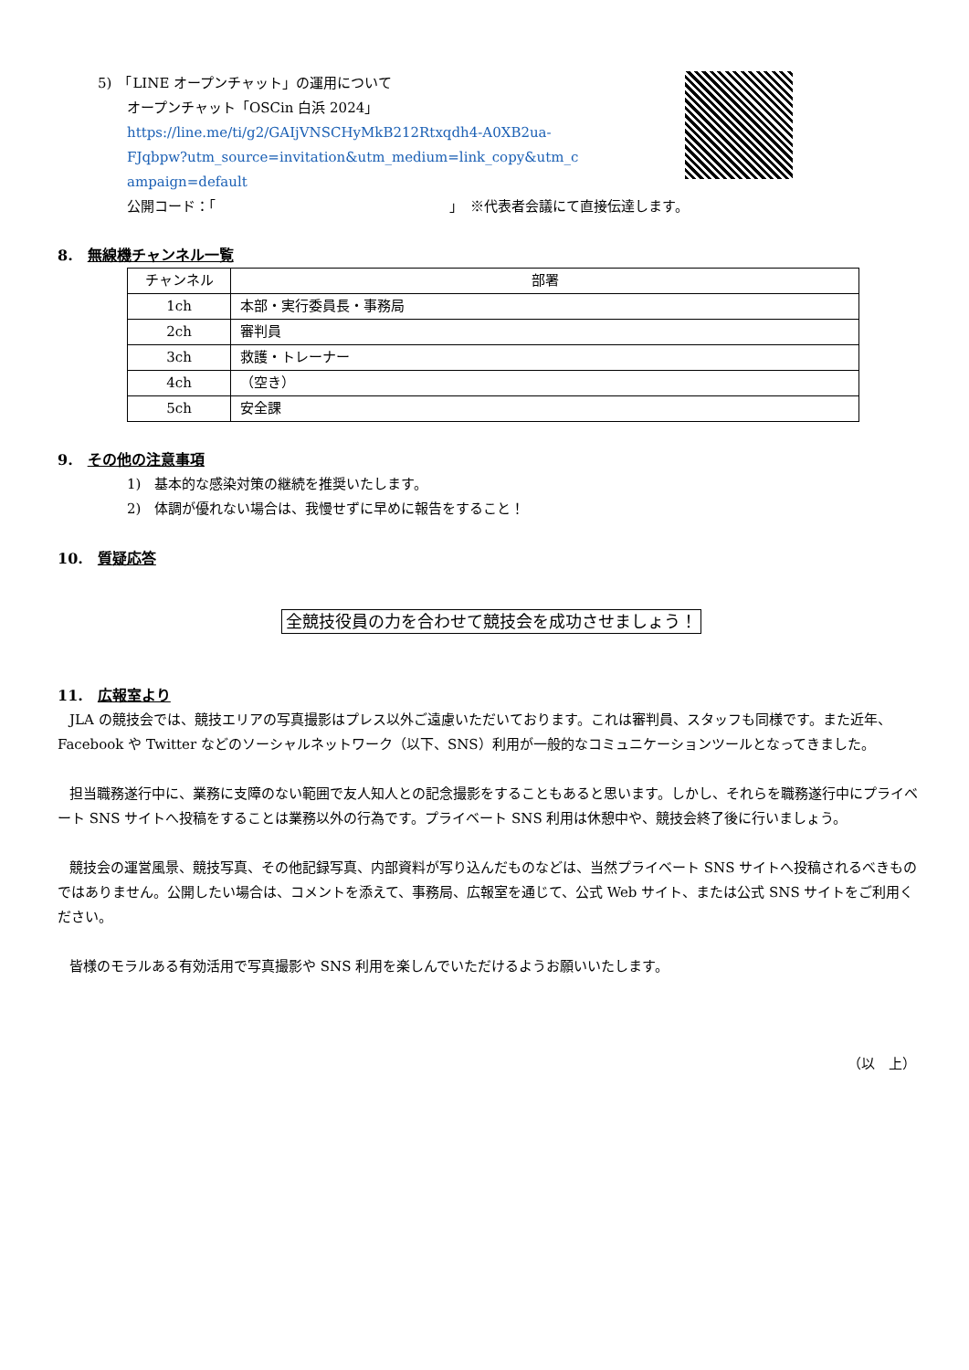5)　「LINE オープンチャット」の運用について
オープンチャット「OSCin 白浜 2024」
https://line.me/ti/g2/GAIjVNSCHyMkB212Rtxqdh4-A0XB2ua-
FJqbpw?utm_source=invitation&utm_medium=link_copy&utm_c
ampaign=default
公開コード：「　　　　　　　　　　　　　　　　　」　※代表者会議にて直接伝達します。
8.　無線機チャンネル一覧
| チャンネル | 部署 |
| --- | --- |
| 1ch | 本部・実行委員長・事務局 |
| 2ch | 審判員 |
| 3ch | 救護・トレーナー |
| 4ch | （空き） |
| 5ch | 安全課 |
9.　その他の注意事項
1)　基本的な感染対策の継続を推奨いたします。
2)　体調が優れない場合は、我慢せずに早めに報告をすること！
10.　質疑応答
全競技役員の力を合わせて競技会を成功させましょう！
11.　広報室より
JLA の競技会では、競技エリアの写真撮影はプレス以外ご遠慮いただいております。これは審判員、スタッフも同様です。また近年、Facebook や Twitter などのソーシャルネットワーク（以下、SNS）利用が一般的なコミュニケーションツールとなってきました。
担当職務遂行中に、業務に支障のない範囲で友人知人との記念撮影をすることもあると思います。しかし、それらを職務遂行中にプライベート SNS サイトへ投稿をすることは業務以外の行為です。プライベート SNS 利用は休憩中や、競技会終了後に行いましょう。
競技会の運営風景、競技写真、その他記録写真、内部資料が写り込んだものなどは、当然プライベート SNS サイトへ投稿されるべきものではありません。公開したい場合は、コメントを添えて、事務局、広報室を通じて、公式 Web サイト、または公式 SNS サイトをご利用ください。
皆様のモラルある有効活用で写真撮影や SNS 利用を楽しんでいただけるようお願いいたします。
（以　上）